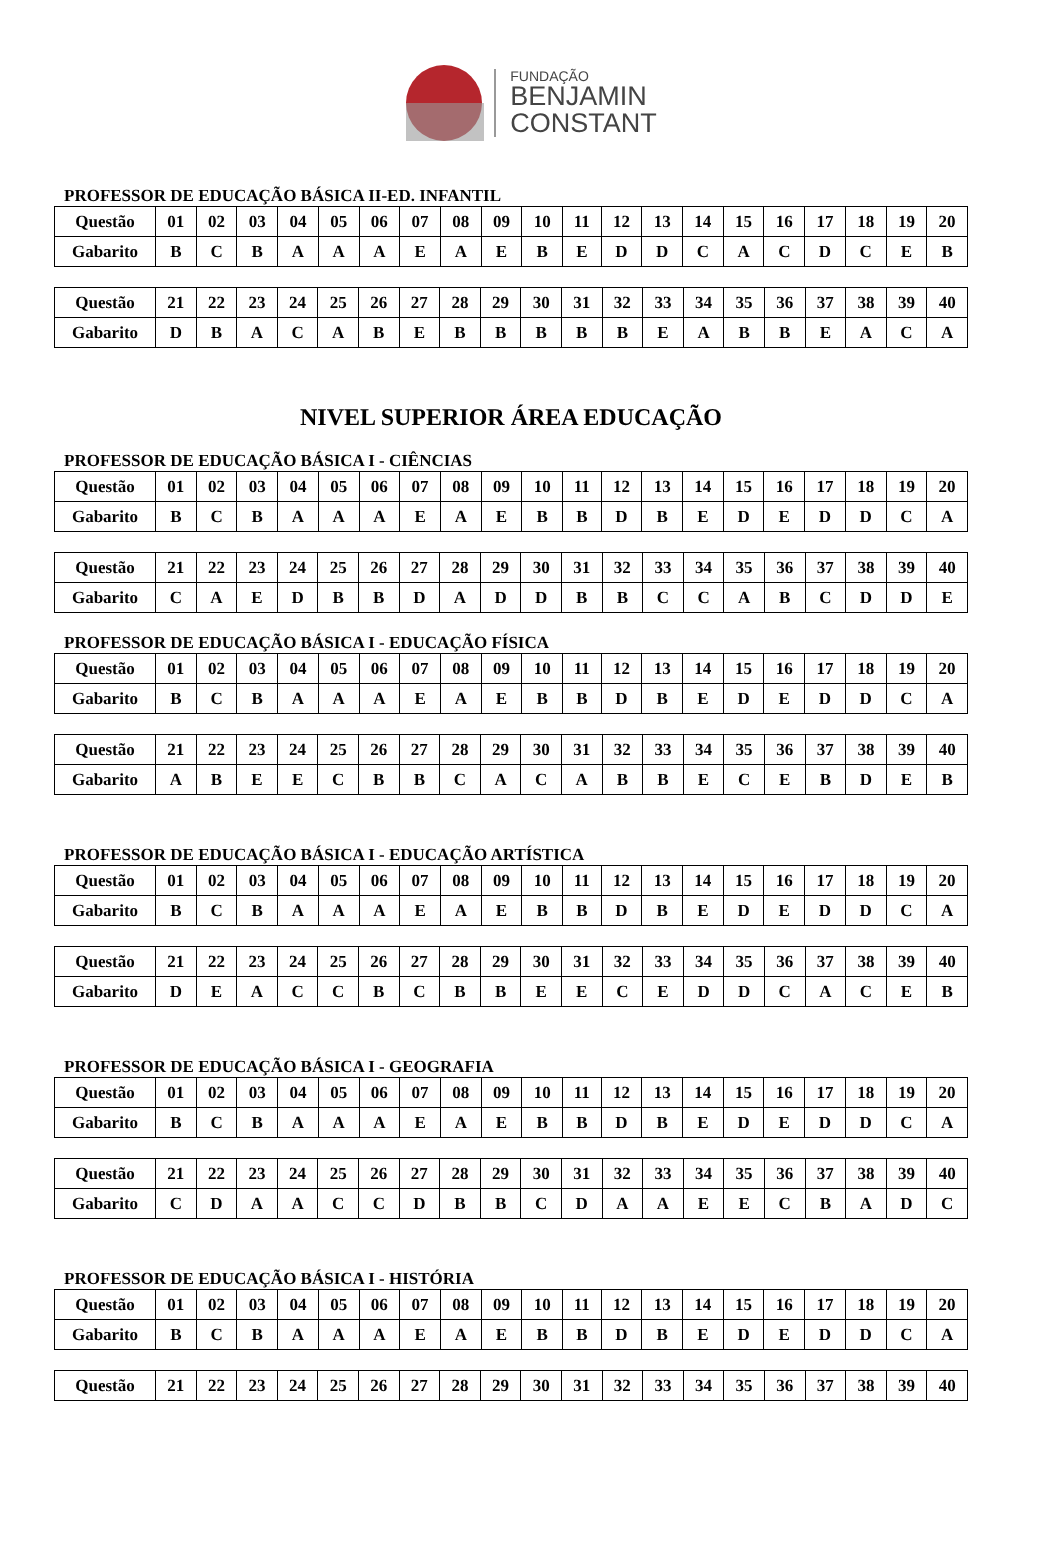FUNDAÇÃO
BENJAMIN
CONSTANT
PROFESSOR DE EDUCAÇÃO BÁSICA II-ED. INFANTIL
| Questão | 01 | 02 | 03 | 04 | 05 | 06 | 07 | 08 | 09 | 10 | 11 | 12 | 13 | 14 | 15 | 16 | 17 | 18 | 19 | 20 |
| Gabarito | B | C | B | A | A | A | E | A | E | B | E | D | D | C | A | C | D | C | E | B |
| Questão | 21 | 22 | 23 | 24 | 25 | 26 | 27 | 28 | 29 | 30 | 31 | 32 | 33 | 34 | 35 | 36 | 37 | 38 | 39 | 40 |
| Gabarito | D | B | A | C | A | B | E | B | B | B | B | B | E | A | B | B | E | A | C | A |
NIVEL SUPERIOR ÁREA EDUCAÇÃO
PROFESSOR DE EDUCAÇÃO BÁSICA I - CIÊNCIAS
| Questão | 01 | 02 | 03 | 04 | 05 | 06 | 07 | 08 | 09 | 10 | 11 | 12 | 13 | 14 | 15 | 16 | 17 | 18 | 19 | 20 |
| Gabarito | B | C | B | A | A | A | E | A | E | B | B | D | B | E | D | E | D | D | C | A |
| Questão | 21 | 22 | 23 | 24 | 25 | 26 | 27 | 28 | 29 | 30 | 31 | 32 | 33 | 34 | 35 | 36 | 37 | 38 | 39 | 40 |
| Gabarito | C | A | E | D | B | B | D | A | D | D | B | B | C | C | A | B | C | D | D | E |
PROFESSOR DE EDUCAÇÃO BÁSICA I - EDUCAÇÃO FÍSICA
| Questão | 01 | 02 | 03 | 04 | 05 | 06 | 07 | 08 | 09 | 10 | 11 | 12 | 13 | 14 | 15 | 16 | 17 | 18 | 19 | 20 |
| Gabarito | B | C | B | A | A | A | E | A | E | B | B | D | B | E | D | E | D | D | C | A |
| Questão | 21 | 22 | 23 | 24 | 25 | 26 | 27 | 28 | 29 | 30 | 31 | 32 | 33 | 34 | 35 | 36 | 37 | 38 | 39 | 40 |
| Gabarito | A | B | E | E | C | B | B | C | A | C | A | B | B | E | C | E | B | D | E | B |
PROFESSOR DE EDUCAÇÃO BÁSICA I - EDUCAÇÃO ARTÍSTICA
| Questão | 01 | 02 | 03 | 04 | 05 | 06 | 07 | 08 | 09 | 10 | 11 | 12 | 13 | 14 | 15 | 16 | 17 | 18 | 19 | 20 |
| Gabarito | B | C | B | A | A | A | E | A | E | B | B | D | B | E | D | E | D | D | C | A |
| Questão | 21 | 22 | 23 | 24 | 25 | 26 | 27 | 28 | 29 | 30 | 31 | 32 | 33 | 34 | 35 | 36 | 37 | 38 | 39 | 40 |
| Gabarito | D | E | A | C | C | B | C | B | B | E | E | C | E | D | D | C | A | C | E | B |
PROFESSOR DE EDUCAÇÃO BÁSICA I - GEOGRAFIA
| Questão | 01 | 02 | 03 | 04 | 05 | 06 | 07 | 08 | 09 | 10 | 11 | 12 | 13 | 14 | 15 | 16 | 17 | 18 | 19 | 20 |
| Gabarito | B | C | B | A | A | A | E | A | E | B | B | D | B | E | D | E | D | D | C | A |
| Questão | 21 | 22 | 23 | 24 | 25 | 26 | 27 | 28 | 29 | 30 | 31 | 32 | 33 | 34 | 35 | 36 | 37 | 38 | 39 | 40 |
| Gabarito | C | D | A | A | C | C | D | B | B | C | D | A | A | E | E | C | B | A | D | C |
PROFESSOR DE EDUCAÇÃO BÁSICA I - HISTÓRIA
| Questão | 01 | 02 | 03 | 04 | 05 | 06 | 07 | 08 | 09 | 10 | 11 | 12 | 13 | 14 | 15 | 16 | 17 | 18 | 19 | 20 |
| Gabarito | B | C | B | A | A | A | E | A | E | B | B | D | B | E | D | E | D | D | C | A |
| Questão | 21 | 22 | 23 | 24 | 25 | 26 | 27 | 28 | 29 | 30 | 31 | 32 | 33 | 34 | 35 | 36 | 37 | 38 | 39 | 40 |